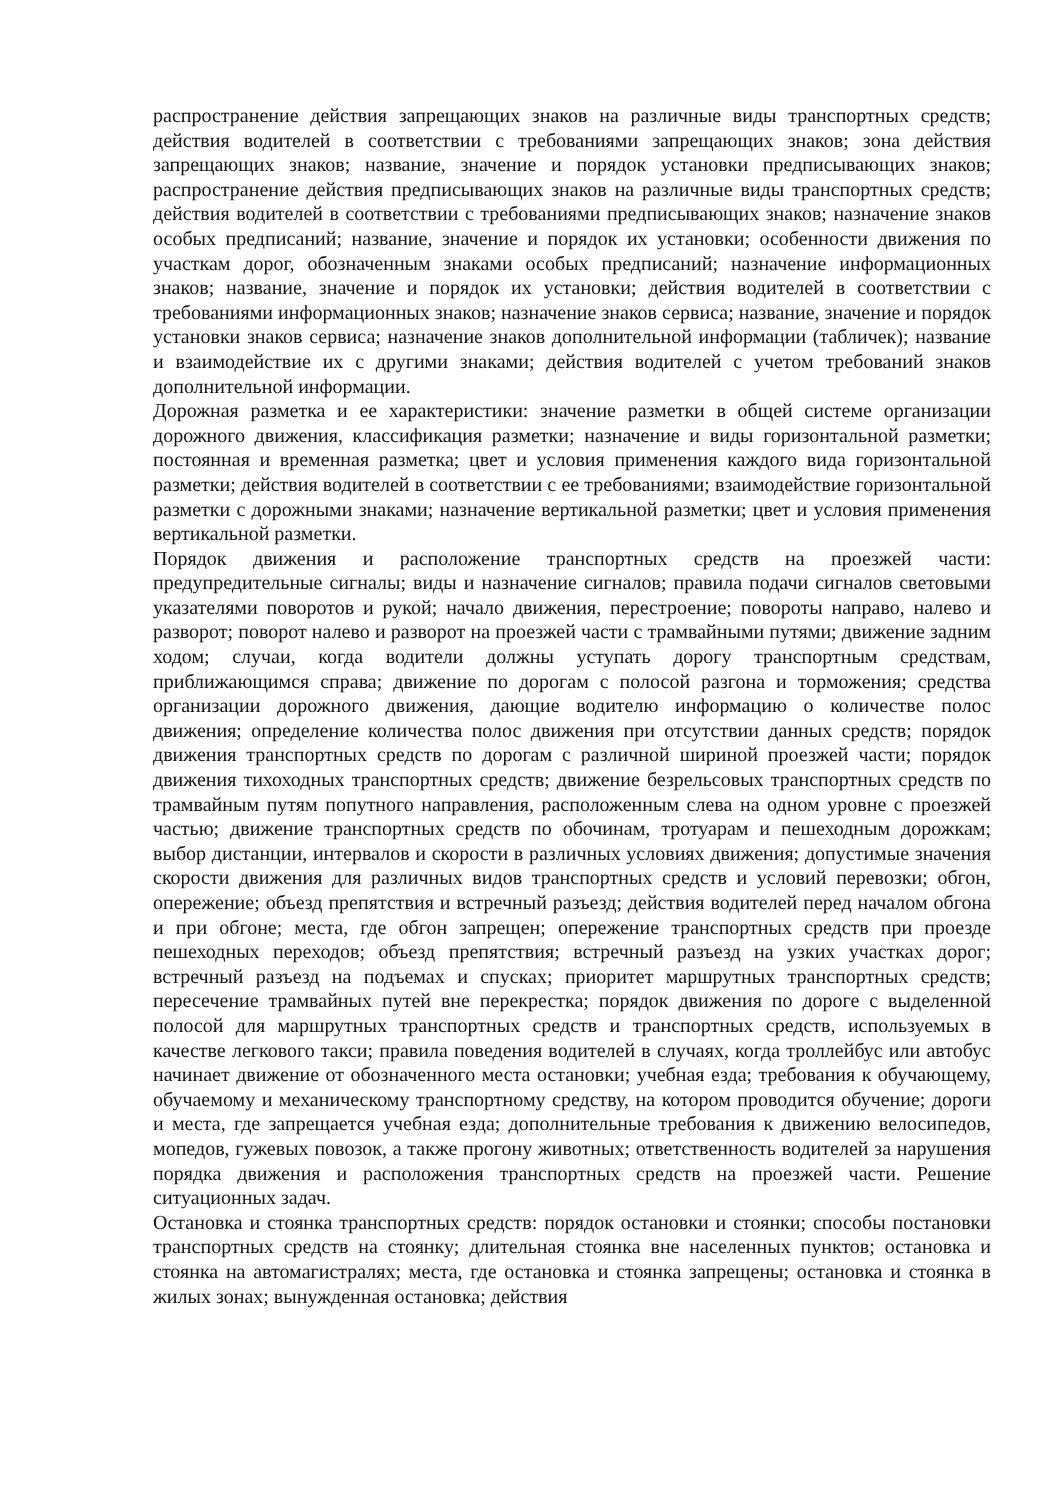распространение действия запрещающих знаков на различные виды транспортных средств; действия водителей в соответствии с требованиями запрещающих знаков; зона действия запрещающих знаков; название, значение и порядок установки предписывающих знаков; распространение действия предписывающих знаков на различные виды транспортных средств; действия водителей в соответствии с требованиями предписывающих знаков; назначение знаков особых предписаний; название, значение и порядок их установки; особенности движения по участкам дорог, обозначенным знаками особых предписаний; назначение информационных знаков; название, значение и порядок их установки; действия водителей в соответствии с требованиями информационных знаков; назначение знаков сервиса; название, значение и порядок установки знаков сервиса; назначение знаков дополнительной информации (табличек); название и взаимодействие их с другими знаками; действия водителей с учетом требований знаков дополнительной информации.
Дорожная разметка и ее характеристики: значение разметки в общей системе организации дорожного движения, классификация разметки; назначение и виды горизонтальной разметки; постоянная и временная разметка; цвет и условия применения каждого вида горизонтальной разметки; действия водителей в соответствии с ее требованиями; взаимодействие горизонтальной разметки с дорожными знаками; назначение вертикальной разметки; цвет и условия применения вертикальной разметки.
Порядок движения и расположение транспортных средств на проезжей части: предупредительные сигналы; виды и назначение сигналов; правила подачи сигналов световыми указателями поворотов и рукой; начало движения, перестроение; повороты направо, налево и разворот; поворот налево и разворот на проезжей части с трамвайными путями; движение задним ходом; случаи, когда водители должны уступать дорогу транспортным средствам, приближающимся справа; движение по дорогам с полосой разгона и торможения; средства организации дорожного движения, дающие водителю информацию о количестве полос движения; определение количества полос движения при отсутствии данных средств; порядок движения транспортных средств по дорогам с различной шириной проезжей части; порядок движения тихоходных транспортных средств; движение безрельсовых транспортных средств по трамвайным путям попутного направления, расположенным слева на одном уровне с проезжей частью; движение транспортных средств по обочинам, тротуарам и пешеходным дорожкам; выбор дистанции, интервалов и скорости в различных условиях движения; допустимые значения скорости движения для различных видов транспортных средств и условий перевозки; обгон, опережение; объезд препятствия и встречный разъезд; действия водителей перед началом обгона и при обгоне; места, где обгон запрещен; опережение транспортных средств при проезде пешеходных переходов; объезд препятствия; встречный разъезд на узких участках дорог; встречный разъезд на подъемах и спусках; приоритет маршрутных транспортных средств; пересечение трамвайных путей вне перекрестка; порядок движения по дороге с выделенной полосой для маршрутных транспортных средств и транспортных средств, используемых в качестве легкового такси; правила поведения водителей в случаях, когда троллейбус или автобус начинает движение от обозначенного места остановки; учебная езда; требования к обучающему, обучаемому и механическому транспортному средству, на котором проводится обучение; дороги и места, где запрещается учебная езда; дополнительные требования к движению велосипедов, мопедов, гужевых повозок, а также прогону животных; ответственность водителей за нарушения порядка движения и расположения транспортных средств на проезжей части. Решение ситуационных задач.
Остановка и стоянка транспортных средств: порядок остановки и стоянки; способы постановки транспортных средств на стоянку; длительная стоянка вне населенных пунктов; остановка и стоянка на автомагистралях; места, где остановка и стоянка запрещены; остановка и стоянка в жилых зонах; вынужденная остановка; действия